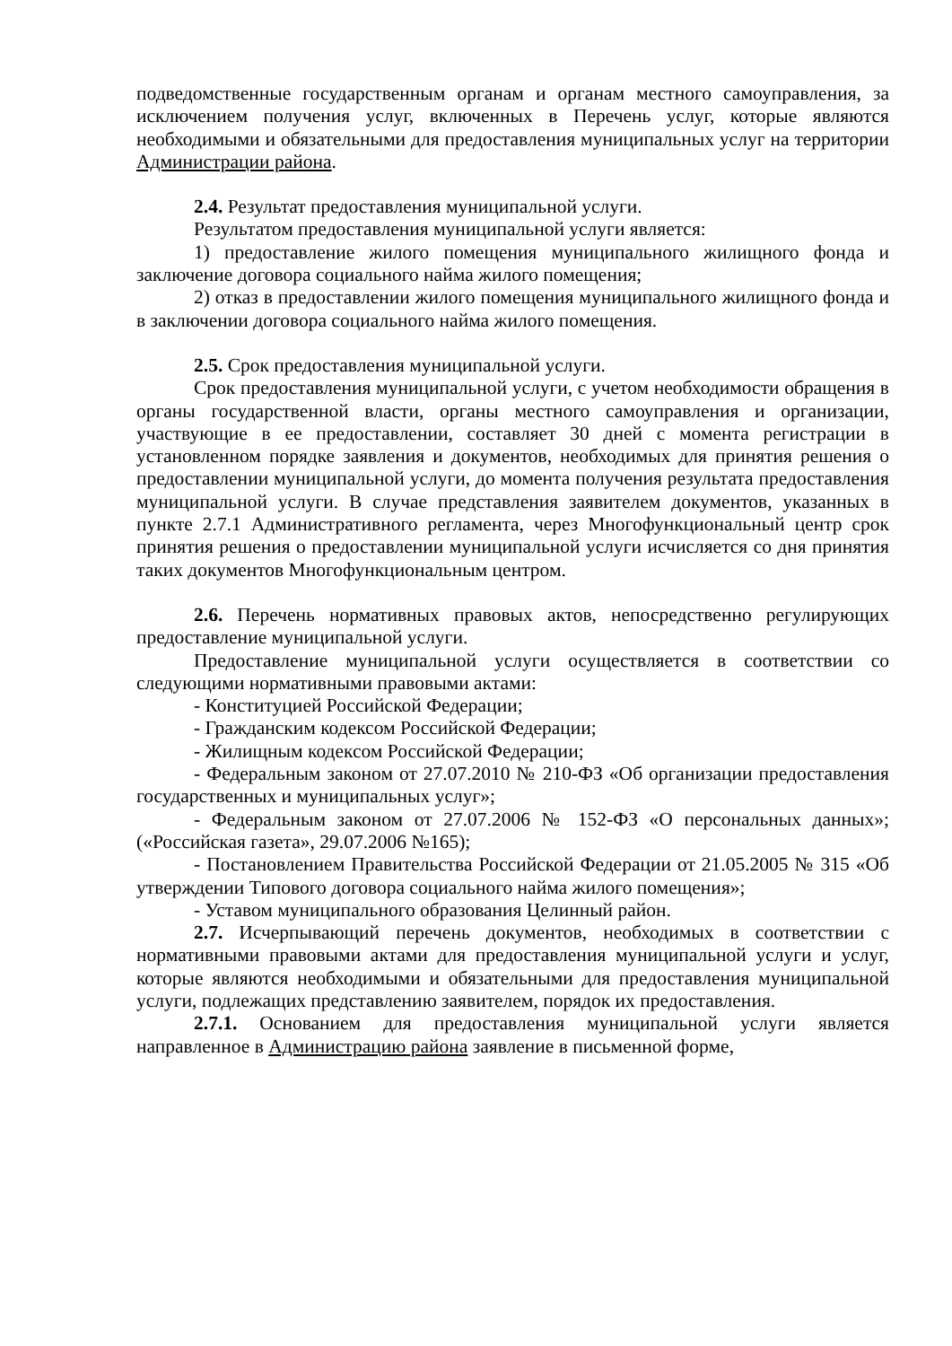подведомственные государственным органам и органам местного самоуправления, за исключением получения услуг, включенных в Перечень услуг, которые являются необходимыми и обязательными для предоставления муниципальных услуг на территории Администрации района.
2.4. Результат предоставления муниципальной услуги.
Результатом предоставления муниципальной услуги является:
1) предоставление жилого помещения муниципального жилищного фонда и заключение договора социального найма жилого помещения;
2) отказ в предоставлении жилого помещения муниципального жилищного фонда и в заключении договора социального найма жилого помещения.
2.5. Срок предоставления муниципальной услуги.
Срок предоставления муниципальной услуги, с учетом необходимости обращения в органы государственной власти, органы местного самоуправления и организации, участвующие в ее предоставлении, составляет 30 дней с момента регистрации в установленном порядке заявления и документов, необходимых для принятия решения о предоставлении муниципальной услуги, до момента получения результата предоставления муниципальной услуги. В случае представления заявителем документов, указанных в пункте 2.7.1 Административного регламента, через Многофункциональный центр срок принятия решения о предоставлении муниципальной услуги исчисляется со дня принятия таких документов Многофункциональным центром.
2.6. Перечень нормативных правовых актов, непосредственно регулирующих предоставление муниципальной услуги.
Предоставление муниципальной услуги осуществляется в соответствии со следующими нормативными правовыми актами:
- Конституцией Российской Федерации;
- Гражданским кодексом Российской Федерации;
- Жилищным кодексом Российской Федерации;
- Федеральным законом от 27.07.2010 № 210-ФЗ «Об организации предоставления государственных и муниципальных услуг»;
- Федеральным законом от 27.07.2006 № 152-ФЗ «О персональных данных»; («Российская газета», 29.07.2006 №165);
- Постановлением Правительства Российской Федерации от 21.05.2005 № 315 «Об утверждении Типового договора социального найма жилого помещения»;
- Уставом муниципального образования Целинный район.
2.7. Исчерпывающий перечень документов, необходимых в соответствии с нормативными правовыми актами для предоставления муниципальной услуги и услуг, которые являются необходимыми и обязательными для предоставления муниципальной услуги, подлежащих представлению заявителем, порядок их предоставления.
2.7.1. Основанием для предоставления муниципальной услуги является направленное в Администрацию района заявление в письменной форме,